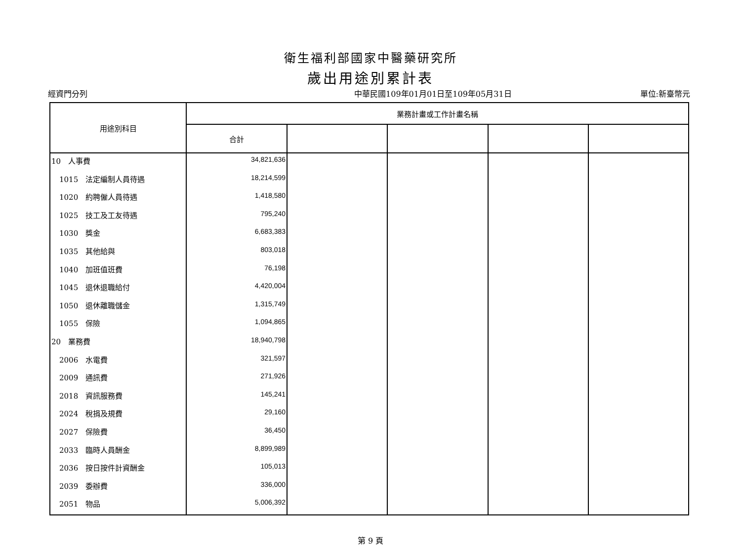衛生福利部國家中醫藥研究所
歲出用途別累計表
經資門分列 中華民國109年01月01日至109年05月31日 單位:新臺幣元
| 用途別科目 | 業務計畫或工作計畫名稱 | | | | |
| --- | --- | --- | --- | --- | --- |
| | 合計 | | | | |
| 10 人事費 | 34,821,636 | | | | |
| 1015 法定編制人員待遇 | 18,214,599 | | | | |
| 1020 約聘僱人員待遇 | 1,418,580 | | | | |
| 1025 技工及工友待遇 | 795,240 | | | | |
| 1030 獎金 | 6,683,383 | | | | |
| 1035 其他給與 | 803,018 | | | | |
| 1040 加班值班費 | 76,198 | | | | |
| 1045 退休退職給付 | 4,420,004 | | | | |
| 1050 退休離職儲金 | 1,315,749 | | | | |
| 1055 保險 | 1,094,865 | | | | |
| 20 業務費 | 18,940,798 | | | | |
| 2006 水電費 | 321,597 | | | | |
| 2009 通訊費 | 271,926 | | | | |
| 2018 資訊服務費 | 145,241 | | | | |
| 2024 稅捐及規費 | 29,160 | | | | |
| 2027 保險費 | 36,450 | | | | |
| 2033 臨時人員酬金 | 8,899,989 | | | | |
| 2036 按日按件計資酬金 | 105,013 | | | | |
| 2039 委辦費 | 336,000 | | | | |
| 2051 物品 | 5,006,392 | | | | |
第 9 頁